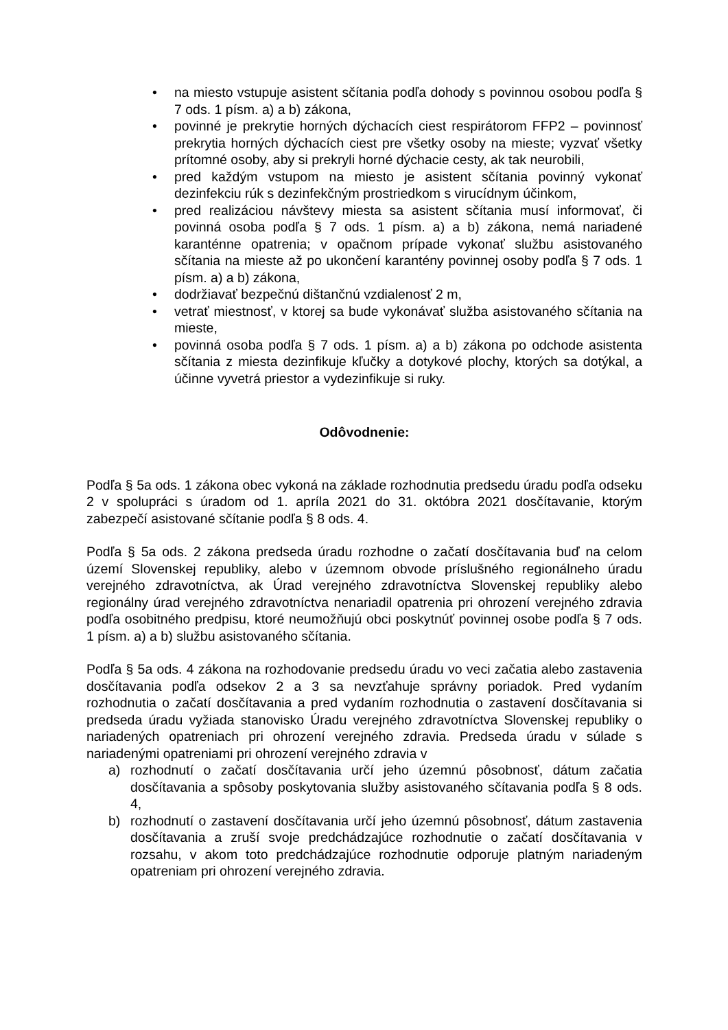• na miesto vstupuje asistent sčítania podľa dohody s povinnou osobou podľa § 7 ods. 1 písm. a) a b) zákona,
• povinné je prekrytie horných dýchacích ciest respirátorom FFP2 – povinnosť prekrytia horných dýchacích ciest pre všetky osoby na mieste; vyzvať všetky prítomné osoby, aby si prekryli horné dýchacie cesty, ak tak neurobili,
• pred každým vstupom na miesto je asistent sčítania povinný vykonať dezinfekciu rúk s dezinfekčným prostriedkom s virucídnym účinkom,
• pred realizáciou návštevy miesta sa asistent sčítania musí informovať, či povinná osoba podľa § 7 ods. 1 písm. a) a b) zákona, nemá nariadené karanténne opatrenia; v opačnom prípade vykonať službu asistovaného sčítania na mieste až po ukončení karantény povinnej osoby podľa § 7 ods. 1 písm. a) a b) zákona,
• dodržiavať bezpečnú dištančnú vzdialenosť 2 m,
• vetrať miestnosť, v ktorej sa bude vykonávať služba asistovaného sčítania na mieste,
• povinná osoba podľa § 7 ods. 1 písm. a) a b) zákona po odchode asistenta sčítania z miesta dezinfikuje kľučky a dotykové plochy, ktorých sa dotýkal, a účinne vyvetrá priestor a vydezinfikuje si ruky.
Odôvodnenie:
Podľa § 5a ods. 1 zákona obec vykoná na základe rozhodnutia predsedu úradu podľa odseku 2 v spolupráci s úradom od 1. apríla 2021 do 31. októbra 2021 dosčítavanie, ktorým zabezpečí asistované sčítanie podľa § 8 ods. 4.
Podľa § 5a ods. 2 zákona predseda úradu rozhodne o začatí dosčítavania buď na celom území Slovenskej republiky, alebo v územnom obvode príslušného regionálneho úradu verejného zdravotníctva, ak Úrad verejného zdravotníctva Slovenskej republiky alebo regionálny úrad verejného zdravotníctva nenariadil opatrenia pri ohrození verejného zdravia podľa osobitného predpisu, ktoré neumožňujú obci poskytnúť povinnej osobe podľa § 7 ods. 1 písm. a) a b) službu asistovaného sčítania.
Podľa § 5a ods. 4 zákona na rozhodovanie predsedu úradu vo veci začatia alebo zastavenia dosčítavania podľa odsekov 2 a 3 sa nevzťahuje správny poriadok. Pred vydaním rozhodnutia o začatí dosčítavania a pred vydaním rozhodnutia o zastavení dosčítavania si predseda úradu vyžiada stanovisko Úradu verejného zdravotníctva Slovenskej republiky o nariadených opatreniach pri ohrození verejného zdravia. Predseda úradu v súlade s nariadenými opatreniami pri ohrození verejného zdravia v
a) rozhodnutí o začatí dosčítavania určí jeho územnú pôsobnosť, dátum začatia dosčítavania a spôsoby poskytovania služby asistovaného sčítavania podľa § 8 ods. 4,
b) rozhodnutí o zastavení dosčítavania určí jeho územnú pôsobnosť, dátum zastavenia dosčítavania a zruší svoje predchádzajúce rozhodnutie o začatí dosčítavania v rozsahu, v akom toto predchádzajúce rozhodnutie odporuje platným nariadeným opatreniam pri ohrození verejného zdravia.